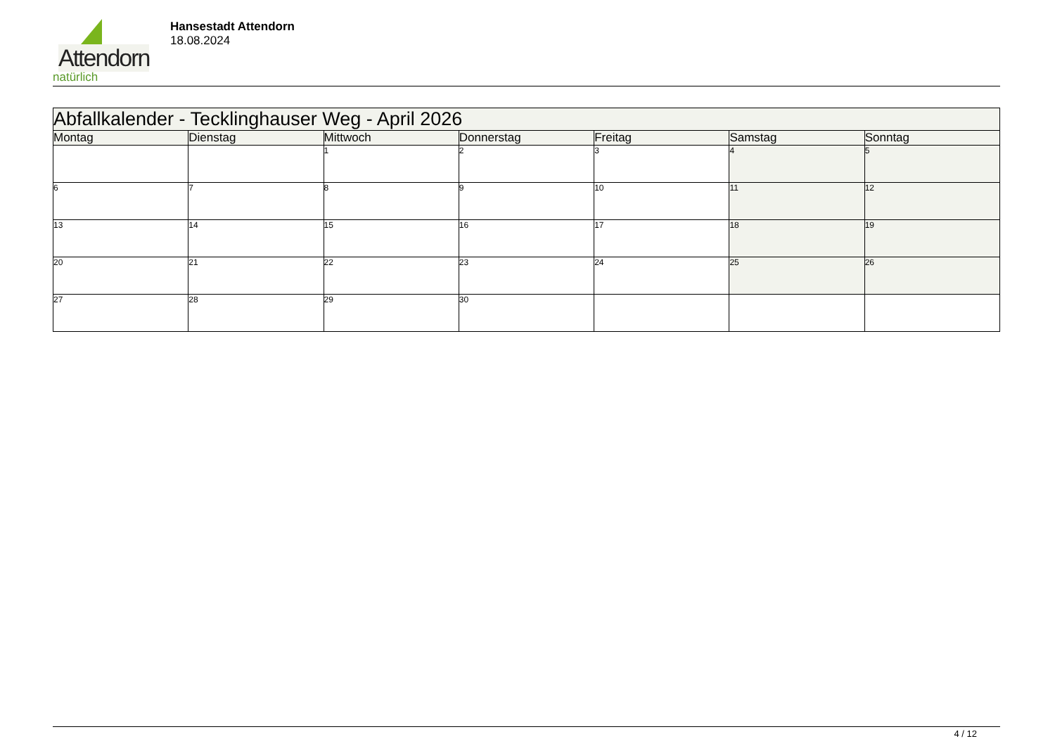Attendorn
natürlich
Hansestadt Attendorn
18.08.2024
| Abfallkalender - Tecklinghauser Weg - April 2026 | | | | | | |
| --- | --- | --- | --- | --- | --- | --- |
| Montag | Dienstag | Mittwoch | Donnerstag | Freitag | Samstag | Sonntag |
| | | 1 | 2 | 3 | 4 | 5 |
| 6 | 7 | 8 | 9 | 10 | 11 | 12 |
| 13 | 14 | 15 | 16 | 17 | 18 | 19 |
| 20 | 21 | 22 | 23 | 24 | 25 | 26 |
| 27 | 28 | 29 | 30 | | | |
4 / 12